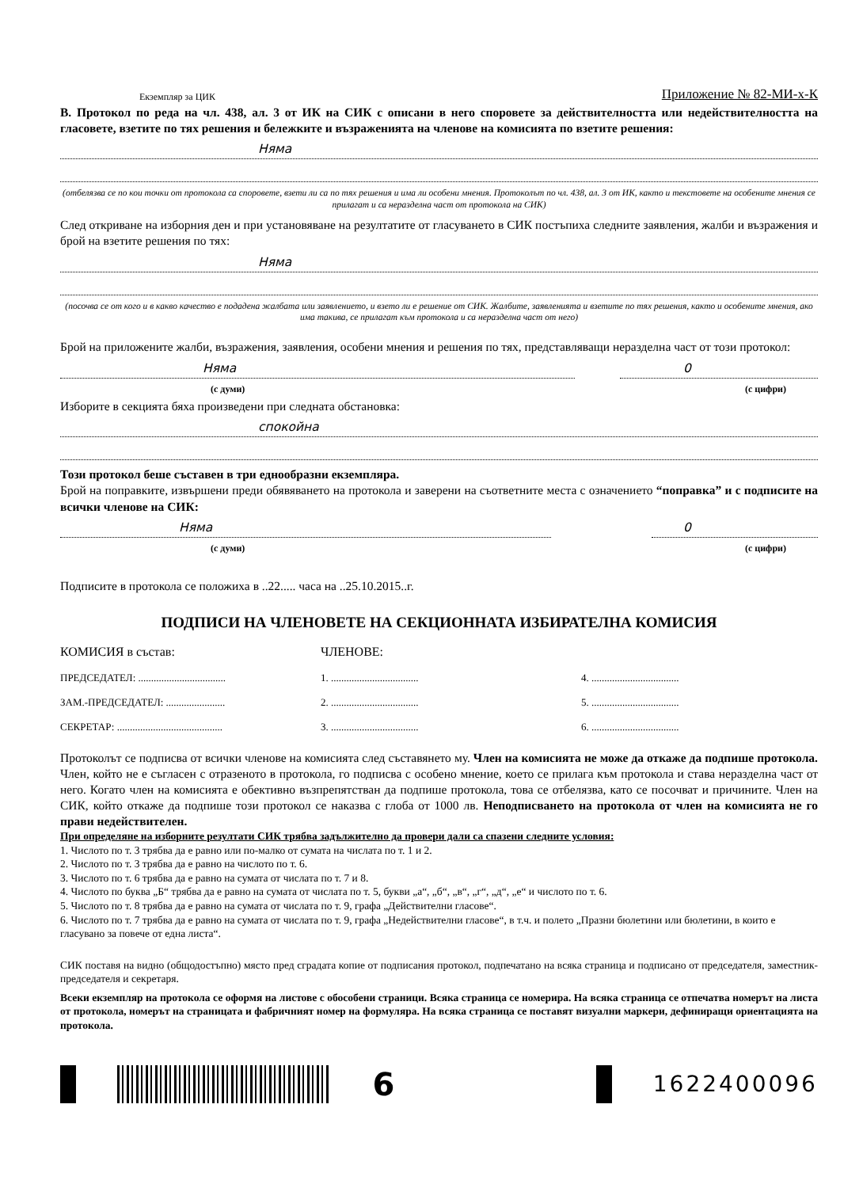Екземпляр за ЦИК Приложение № 82-МИ-х-К
В. Протокол по реда на чл. 438, ал. 3 от ИК на СИК с описани в него споровете за действителността или недействителността на гласовете, взетите по тях решения и бележките и възраженията на членове на комисията по взетите решения:
Няма
(отбелязва се по кои точки от протокола са споровете, взети ли са по тях решения и има ли особени мнения. Протоколът по чл. 438, ал. 3 от ИК, както и текстовете на особените мнения се прилагат и са неразделна част от протокола на СИК)
След откриване на изборния ден и при установяване на резултатите от гласуването в СИК постъпиха следните заявления, жалби и възражения и брой на взетите решения по тях:
Няма
(посочва се от кого и в какво качество е подадена жалбата или заявлението, и взето ли е решение от СИК. Жалбите, заявленията и взетите по тях решения, както и особените мнения, ако има такива, се прилагат към протокола и са неразделна част от него)
Брой на приложените жалби, възражения, заявления, особени мнения и решения по тях, представляващи неразделна част от този протокол:
Няма
0
(с думи) (с цифри)
Изборите в секцията бяха произведени при следната обстановка:
спокойна
Този протокол беше съставен в три еднообразни екземпляра.
Брой на поправките, извършени преди обявяването на протокола и заверени на съответните места с означението “поправка” и с подписите на всички членове на СИК:
Няма
0
(с думи) (с цифри)
Подписите в протокола се положиха в ..22..... часа на ..25.10.2015..г.
ПОДПИСИ НА ЧЛЕНОВЕТЕ НА СЕКЦИОННАТА ИЗБИРАТЕЛНА КОМИСИЯ
КОМИСИЯ в състав: ЧЛЕНОВЕ: ПРЕДСЕДАТЕЛ: .................................. 1. .................................. 4. .................................. ЗАМ.-ПРЕДСЕДАТЕЛ: ....................... 2. .................................. 5. .................................. СЕКРЕТАР: ......................................... 3. .................................. 6. ..................................
Протоколът се подписва от всички членове на комисията след съставянето му. Член на комисията не може да откаже да подпише протокола. Член, който не е съгласен с отразеното в протокола, го подписва с особено мнение, което се прилага към протокола и става неразделна част от него. Когато член на комисията е обективно възпрепятстван да подпише протокола, това се отбелязва, като се посочват и причините. Член на СИК, който откаже да подпише този протокол се наказва с глоба от 1000 лв. Неподписването на протокола от член на комисията не го прави недействителен.
При определяне на изборните резултати СИК трябва задължително да провери дали са спазени следните условия:
1. Числото по т. 3 трябва да е равно или по-малко от сумата на числата по т. 1 и 2.
2. Числото по т. 3 трябва да е равно на числото по т. 6.
3. Числото по т. 6 трябва да е равно на сумата от числата по т. 7 и 8.
4. Числото по буква „Б“ трябва да е равно на сумата от числата по т. 5, букви „а“, „б“, „в“, „г“, „д“, „е“ и числото по т. 6.
5. Числото по т. 8 трябва да е равно на сумата от числата по т. 9, графа „Действителни гласове“.
6. Числото по т. 7 трябва да е равно на сумата от числата по т. 9, графа „Недействителни гласове“, в т.ч. и полето „Празни бюлетини или бюлетини, в които е гласувано за повече от една листа“.
СИК поставя на видно (общодостъпно) място пред сградата копие от подписания протокол, подпечатано на всяка страница и подписано от председателя, заместник-председателя и секретаря.
Всеки екземпляр на протокола се оформя на листове с обособени страници. Всяка страница се номерира. На всяка страница се отпечатва номерът на листа от протокола, номерът на страницата и фабричният номер на формуляра. На всяка страница се поставят визуални маркери, дефиниращи ориентацията на протокола.
6
1622400096